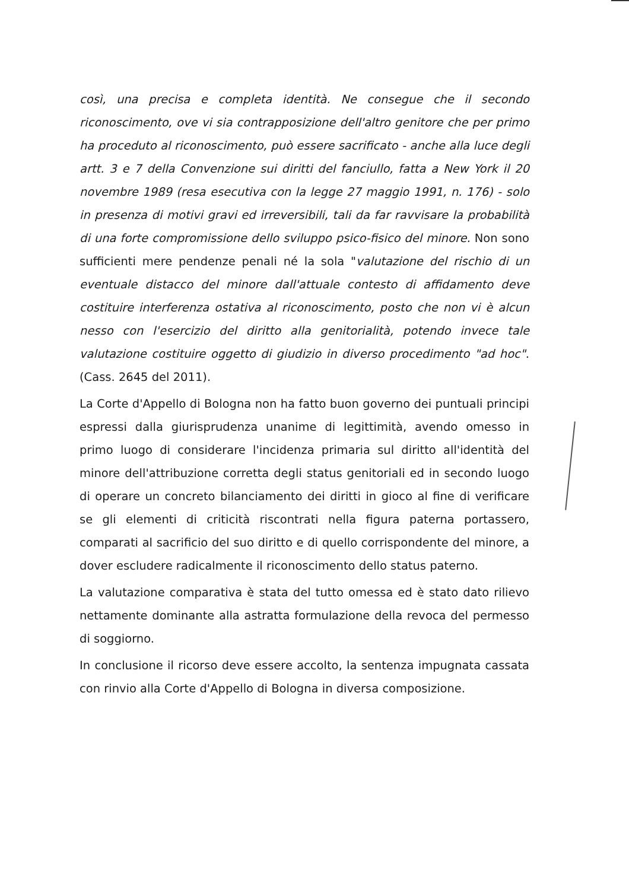così, una precisa e completa identità. Ne consegue che il secondo riconoscimento, ove vi sia contrapposizione dell'altro genitore che per primo ha proceduto al riconoscimento, può essere sacrificato - anche alla luce degli artt. 3 e 7 della Convenzione sui diritti del fanciullo, fatta a New York il 20 novembre 1989 (resa esecutiva con la legge 27 maggio 1991, n. 176) - solo in presenza di motivi gravi ed irreversibili, tali da far ravvisare la probabilità di una forte compromissione dello sviluppo psico-fisico del minore. Non sono sufficienti mere pendenze penali né la sola "valutazione del rischio di un eventuale distacco del minore dall'attuale contesto di affidamento deve costituire interferenza ostativa al riconoscimento, posto che non vi è alcun nesso con l'esercizio del diritto alla genitorialità, potendo invece tale valutazione costituire oggetto di giudizio in diverso procedimento "ad hoc". (Cass. 2645 del 2011).
La Corte d'Appello di Bologna non ha fatto buon governo dei puntuali principi espressi dalla giurisprudenza unanime di legittimità, avendo omesso in primo luogo di considerare l'incidenza primaria sul diritto all'identità del minore dell'attribuzione corretta degli status genitoriali ed in secondo luogo di operare un concreto bilanciamento dei diritti in gioco al fine di verificare se gli elementi di criticità riscontrati nella figura paterna portassero, comparati al sacrificio del suo diritto e di quello corrispondente del minore, a dover escludere radicalmente il riconoscimento dello status paterno.
La valutazione comparativa è stata del tutto omessa ed è stato dato rilievo nettamente dominante alla astratta formulazione della revoca del permesso di soggiorno.
In conclusione il ricorso deve essere accolto, la sentenza impugnata cassata con rinvio alla Corte d'Appello di Bologna in diversa composizione.